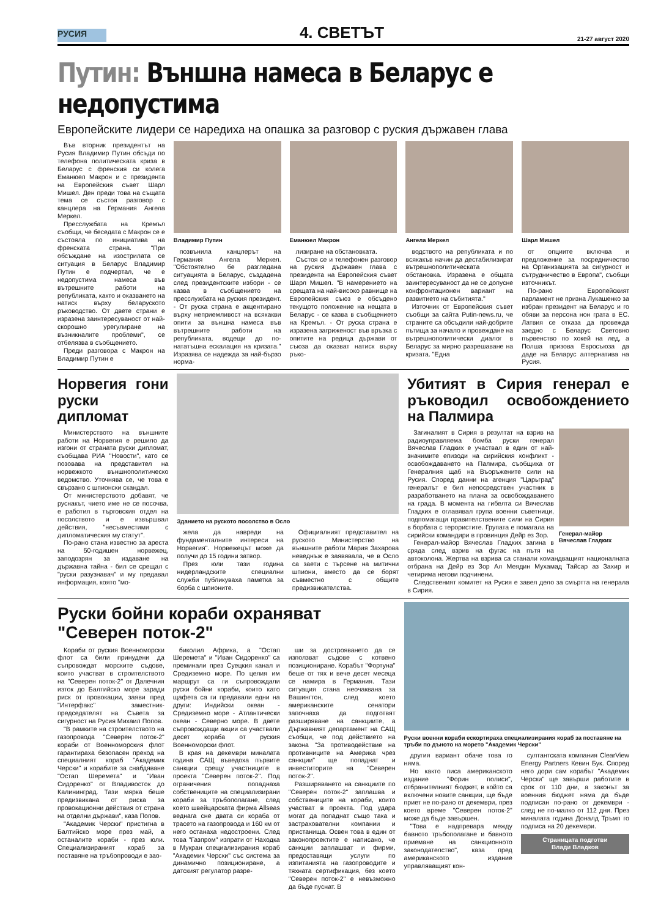РУСИЯ
4. СВЕТЪТ
21-27 август 2020
Путин: Външна намеса в Беларус е недопустима
Европейските лидери се наредиха на опашка за разговор с руския държавен глава
Във вторник президентът на Русия Владимир Путин обсъди по телефона политическата криза в Беларус с френския си колега Еманюел Макрон и с президента на Европейския съвет Шарл Мишел. Ден преди това на същата тема се състоя разговор с канцлера на Германия Ангела Меркел.
Пресслужбата на Кремъл съобщи, че беседата с Макрон се е състояла по инициатива на френската страна. "При обсъждане на изострилата се ситуация в Беларус Владимир Путин е подчертал, че е недопустима намеса във вътрешните работи на републиката, както и оказването на натиск върху беларуското ръководство. От двете страни е изразена заинтересуваност от най-скорошно урегулиране на възникналите проблеми", се отбелязва в съобщението.
Преди разговора с Макрон на Владимир Путин е
Владимир Путин
позвънила канцлерът на Германия Ангела Меркел. "Обстоятелно бе разгледана ситуацията в Беларус, създадена след президентските избори - се казва в съобщението на пресслужбата на руския президент. - От руска страна е акцентирано върху неприемливост на всякакви опити за външна намеса във вътрешните работи на републиката, водещи до по-нататъшна ескалация на кризата." Изразява се надежда за най-бързо норма-
Еманюел Макрон
лизиране на обстановката.
Състоя се и телефонен разговор на руския държавен глава с президента на Европейския съвет Шарл Мишел. "В намерението на срещата на най-високо равнище на Европейския съюз е обсъдено текущото положение на нещата в Беларус - се казва в съобщението на Кремъл. - От руска страна е изразена загриженост във връзка с опитите на редица държави от съюза да оказват натиск върху ръко-
Ангела Меркел
водството на републиката и по всякакъв начин да дестабилизират вътрешнополитическата обстановка. Изразена е общата заинтересуваност да не се допусне конфронтационен вариант на развитието на събитията."
Източник от Европейския съвет съобщи за сайта Putin-news.ru, че страните са обсъдили най-добрите пътища за начало и провеждане на вътрешнополитически диалог в Беларус за мирно разрешаване на кризата. "Една
Шарл Мишел
от опциите включва и предложение за посредничество на Организацията за сигурност и сътрудничество в Европа", съобщи източникът.
По-рано Европейският парламент не призна Лукашенко за избран президент на Беларус и го обяви за персона нон грата в ЕС. Латвия се отказа да провежда заедно с Беларус Световно първенство по хокей на лед, а Полша призова Евросъюза да даде на Беларус алтернатива на Русия.
Норвегия гони руски дипломат
Министерството на външните работи на Норвегия е решило да изгони от страната руски дипломат, съобщава РИА "Новости", като се позовава на представител на норвежкото външнополитическо ведомство. Уточнява се, че това е свързано с шпионски скандал.
От министерството добавят, че руснакът, чието име не се посочва, е работил в търговския отдел на посолството и е извършвал действия, "несъвместими с дипломатическия му статут".
По-рано стана известно за ареста на 50-годишен норвежец, заподозрян за издаване на държавна тайна - бил се срещал с "руски разузнавач" и му предавал информация, която "мо-
Зданието на руското посолство в Осло
жела да навреди на фундаменталните интереси на Норвегия". Норвежецът може да получи до 15 години затвор.
През юли тази година нидерландските специални служби публикуваха паметка за борба с шпионите.
Официалният представител на руското Министерство на външните работи Мария Захарова неведнъж е заявявала, че в Осло са заети с търсене на митични шпиони, вместо да се борят съвместно с общите предизвикателства.
Убитият в Сирия генерал е ръководил освобождението на Палмира
Генерал-майор Вячеслав Гладких
Загиналият в Сирия в резултат на взрив на радиоуправляема бомба руски генерал Вячеслав Гладких е участвал в един от най-значимите епизоди на сирийския конфликт - освобождаването на Палмира, съобщиха от Генералния щаб на Въоръжените сили на Русия. Според данни на агенция "Царьград" генералът е бил непосредствен участник в разработването на плана за освобождаването на града. В момента на гибелта си Вячеслав Гладких е оглавявал група военни съветници, подпомагащи правителствените сили на Сирия в борбата с терористите. Групата е помагала на сирийски командири в провинция Дейр ез Зор.
Генерал-майор Вячеслав Гладких загина в сряда след взрив на фугас на пътя на автоколона. Жертва на взрива са станали командващият националната отбрана на Дейр ез Зор Ал Меядин Мухамад Тайсар аз Захир и четирима негови подчинени.
Следственият комитет на Русия е завел дело за смъртта на генерала в Сирия.
Руски бойни кораби охраняват "Северен поток-2"
Кораби от руския Военноморски флот са били принудени да съпровождат морските съдове, които участват в строителството на "Северен поток-2" от Далечния изток до Балтийско море заради риск от провокации, заяви пред "Интерфакс" заместник-председателят на Съвета за сигурност на Русия Михаил Попов.
"В рамките на строителството на газопровода "Северен поток-2" кораби от Военноморския флот гарантираха безопасен преход на специалният кораб "Академик Черски" и корабите за снабдяване "Остап Шеремета" и "Иван Сидоренко" от Владивосток до Калининград. Тази мярка беше предизвикана от риска за провокационни действия от страна на отделни държави", каза Попов.
"Академик Черски" пристигна в Балтийско море през май, а останалите кораби - през юли. Специализираният кораб за поставяне на тръбопроводи е зао-
биколил Африка, а "Остап Шеремета" и "Иван Сидоренко" са преминали през Суецкия канал и Средиземно море. По целия им маршрут са ги съпровождали руски бойни кораби, които като щафета са ги предавали едни на други: Индийски океан - Средиземно море - Атлантически океан - Северно море. В двете съпровождащи акции са участвали десет кораба от руския Военноморски флот.
В края на декември миналата година САЩ въведоха първите санкции срещу участниците в проекта "Северен поток-2". Под ограничения попаднаха собствениците на специализирани кораби за тръбополагане, след което швейцарската фирма Allseas веднага сне двата си кораба от трасето на газопровода и 160 км от него останаха недостроени. След това "Газпром" изпрати от Находка в Мукран специализирания кораб "Академик Черски" със система за динамично позициониране, а датският регулатор разре-
ши за дострояването да се използват съдове с котвено позициониране. Корабът "Фортуна" беше от тях и вече десет месеца се намира в Германия. Тази ситуация стана неочаквана за Вашингтон, след което американските сенатори започнаха да подготвят разширяване на санкциите, а Държавният департамент на САЩ съобщи, че под действието на закона "За противодействие на противниците на Америка чрез санкции" ще попаднат и инвеститорите на "Северен поток-2".
Разширяването на санкциите по "Северен поток-2" заплашва и собствениците на кораби, които участват в проекта. Под удара могат да попаднат също така и застрахователни компании и пристанища. Освен това в един от законопроектите е написано, че санкции заплашват и фирми, предоставящи услуги по изпитанията на газопроводите и тяхната сертификация, без което "Северен поток-2" е невъзможно да бъде пуснат. В
Руски военни кораби ескортираха специализирания кораб за поставяне на тръби по дъното на морето "Академик Черски"
другия вариант обаче това го няма.
Но както писа американското издание "Форин полиси", отбранителният бюджет, в който са включени новите санкции, ще бъде приет не по-рано от декември, през което време "Северен поток-2" може да бъде завършен.
"Това е надпревара между бавното тръбополагане и бавното приемане на санкционното законодателство", каза пред американското издание управляващият кон-
султантската компания ClearView Energy Partners Кевин Бук. Според него дори сам корабът "Академик Черски" ще завърши работите в срок от 110 дни, а законът за военния бюджет няма да бъде подписан по-рано от декември - след не по-малко от 112 дни. През миналата година Доналд Тръмп го подписа на 20 декември.
Страницата подготви
Влади Владков